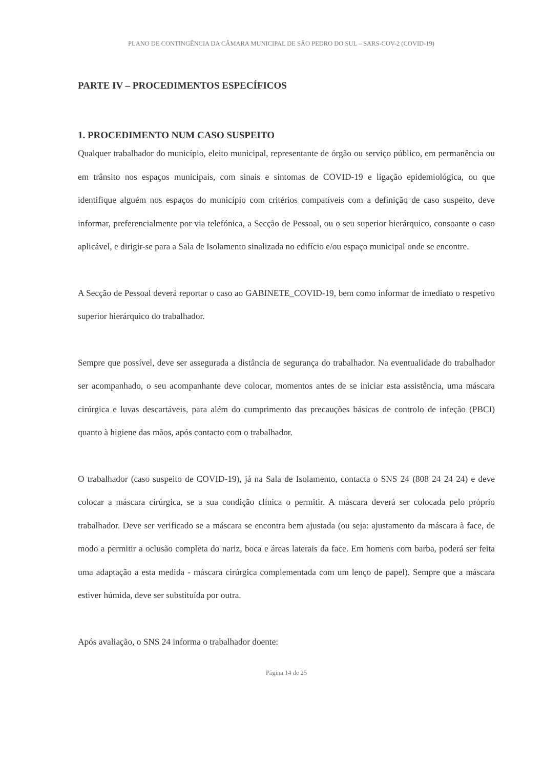PLANO DE CONTINGÊNCIA DA CÂMARA MUNICIPAL DE SÃO PEDRO DO SUL – SARS-COV-2 (COVID-19)
PARTE IV – PROCEDIMENTOS ESPECÍFICOS
1. PROCEDIMENTO NUM CASO SUSPEITO
Qualquer trabalhador do município, eleito municipal, representante de órgão ou serviço público, em permanência ou em trânsito nos espaços municipais, com sinais e sintomas de COVID-19 e ligação epidemiológica, ou que identifique alguém nos espaços do município com critérios compatíveis com a definição de caso suspeito, deve informar, preferencialmente por via telefónica, a Secção de Pessoal, ou o seu superior hierárquico, consoante o caso aplicável, e dirigir-se para a Sala de Isolamento sinalizada no edifício e/ou espaço municipal onde se encontre.
A Secção de Pessoal deverá reportar o caso ao GABINETE_COVID-19, bem como informar de imediato o respetivo superior hierárquico do trabalhador.
Sempre que possível, deve ser assegurada a distância de segurança do trabalhador. Na eventualidade do trabalhador ser acompanhado, o seu acompanhante deve colocar, momentos antes de se iniciar esta assistência, uma máscara cirúrgica e luvas descartáveis, para além do cumprimento das precauções básicas de controlo de infeção (PBCI) quanto à higiene das mãos, após contacto com o trabalhador.
O trabalhador (caso suspeito de COVID-19), já na Sala de Isolamento, contacta o SNS 24 (808 24 24 24) e deve colocar a máscara cirúrgica, se a sua condição clínica o permitir. A máscara deverá ser colocada pelo próprio trabalhador. Deve ser verificado se a máscara se encontra bem ajustada (ou seja: ajustamento da máscara à face, de modo a permitir a oclusão completa do nariz, boca e áreas laterais da face. Em homens com barba, poderá ser feita uma adaptação a esta medida - máscara cirúrgica complementada com um lenço de papel). Sempre que a máscara estiver húmida, deve ser substituída por outra.
Após avaliação, o SNS 24 informa o trabalhador doente:
Página 14 de 25